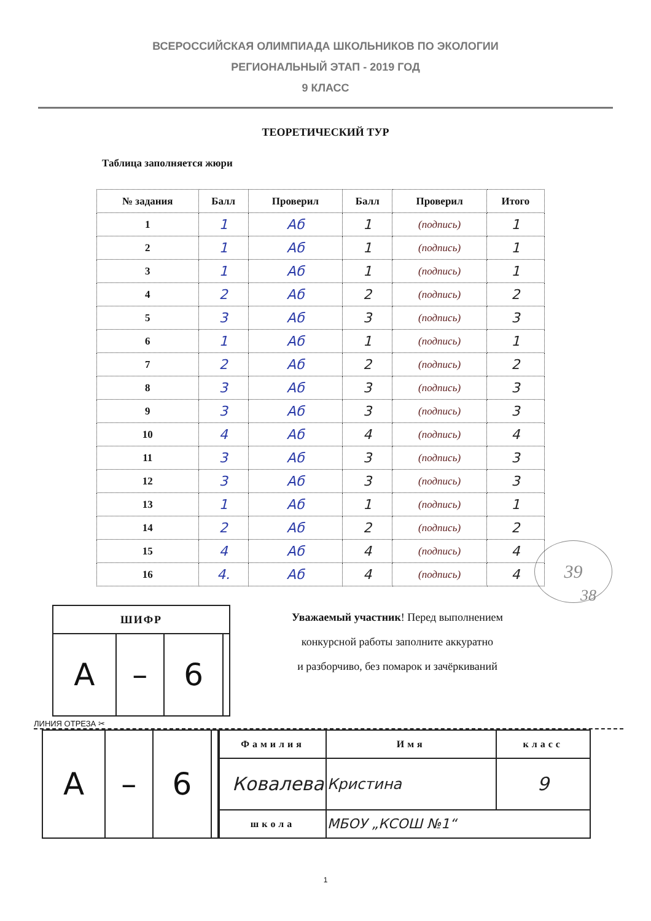ВСЕРОССИЙСКАЯ ОЛИМПИАДА ШКОЛЬНИКОВ ПО ЭКОЛОГИИ
РЕГИОНАЛЬНЫЙ ЭТАП - 2019 ГОД
9 КЛАСС
ТЕОРЕТИЧЕСКИЙ ТУР
Таблица заполняется жюри
| № задания | Балл | Проверил | Балл | Проверил | Итого |
| --- | --- | --- | --- | --- | --- |
| 1 | 1 | Аб | 1 | (подпись) | 1 |
| 2 | 1 | Аб | 1 | (подпись) | 1 |
| 3 | 1 | Аб | 1 | (подпись) | 1 |
| 4 | 2 | Аб | 2 | (подпись) | 2 |
| 5 | 3 | Аб | 3 | (подпись) | 3 |
| 6 | 1 | Аб | 1 | (подпись) | 1 |
| 7 | 2 | Аб | 2 | (подпись) | 2 |
| 8 | 3 | Аб | 3 | (подпись) | 3 |
| 9 | 3 | Аб | 3 | (подпись) | 3 |
| 10 | 4 | Аб | 4 | (подпись) | 4 |
| 11 | 3 | Аб | 3 | (подпись) | 3 |
| 12 | 3 | Аб | 3 | (подпись) | 3 |
| 13 | 1 | Аб | 1 | (подпись) | 1 |
| 14 | 2 | Аб | 2 | (подпись) | 2 |
| 15 | 4 | Аб | 4 | (подпись) | 4 |
| 16 | 4. | Аб | 4 | (подпись) | 4 |
39
38
| ШИФР | | | |
| --- | --- | --- | --- |
| A | – | 6 | |
Уважаемый участник! Перед выполнением
конкурсной работы заполните аккуратно
и разборчиво, без помарок и зачёркиваний
ЛИНИЯ ОТРЕЗА ✂
| A | – | 6 | |
| Фамилия | | Имя | класс |
| --- | --- | --- | --- |
| Ковалева | | Кристина | 9 |
| школа | МБОУ „КСОШ №1“ | | |
1